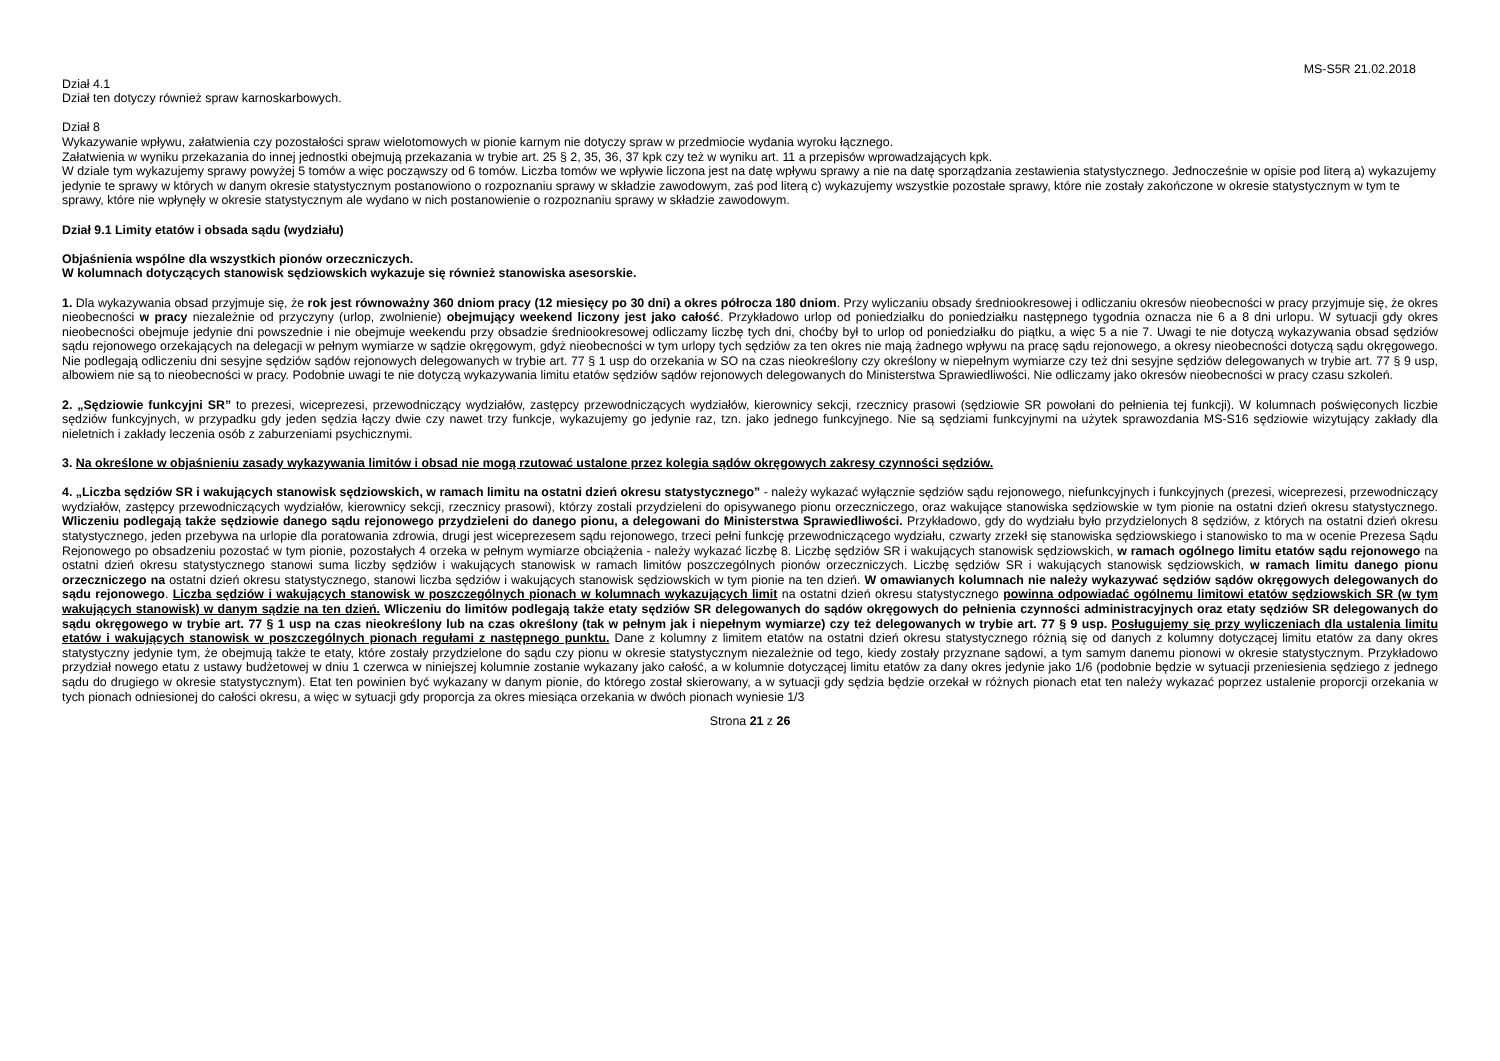MS-S5R 21.02.2018
Dział 4.1
Dział ten dotyczy również spraw karnoskarbowych.
Dział 8
Wykazywanie wpływu, załatwienia czy pozostałości spraw wielotomowych w pionie karnym nie dotyczy spraw w przedmiocie wydania wyroku łącznego.
Załatwienia w wyniku przekazania do innej jednostki obejmują przekazania w trybie art. 25 § 2, 35, 36, 37 kpk czy też w wyniku art. 11 a przepisów wprowadzających kpk.
W dziale tym wykazujemy sprawy powyżej 5 tomów a więc począwszy od 6 tomów. Liczba tomów we wpływie liczona jest na datę wpływu sprawy a nie na datę sporządzania zestawienia statystycznego. Jednocześnie w opisie pod literą a) wykazujemy jedynie te sprawy w których w danym okresie statystycznym postanowiono o rozpoznaniu sprawy w składzie zawodowym, zaś pod literą c) wykazujemy wszystkie pozostałe sprawy, które nie zostały zakończone w okresie statystycznym w tym te sprawy, które nie wpłynęły w okresie statystycznym ale wydano w nich postanowienie o rozpoznaniu sprawy w składzie zawodowym.
Dział 9.1 Limity etatów i obsada sądu (wydziału)
Objaśnienia wspólne dla wszystkich pionów orzeczniczych.
W kolumnach dotyczących stanowisk sędziowskich wykazuje się również stanowiska asesorskie.
1. Dla wykazywania obsad przyjmuje się, że rok jest równoważny 360 dniom pracy (12 miesięcy po 30 dni) a okres półrocza 180 dniom. Przy wyliczaniu obsady średniookresowej i odliczaniu okresów nieobecności w pracy przyjmuje się, że okres nieobecności w pracy niezależnie od przyczyny (urlop, zwolnienie) obejmujący weekend liczony jest jako całość. Przykładowo urlop od poniedziałku do poniedziałku następnego tygodnia oznacza nie 6 a 8 dni urlopu. W sytuacji gdy okres nieobecności obejmuje jedynie dni powszednie i nie obejmuje weekendu przy obsadzie średniookresowej odliczamy liczbę tych dni, choćby był to urlop od poniedziałku do piątku, a więc 5 a nie 7. Uwagi te nie dotyczą wykazywania obsad sędziów sądu rejonowego orzekających na delegacji w pełnym wymiarze w sądzie okręgowym, gdyż nieobecności w tym urlopy tych sędziów za ten okres nie mają żadnego wpływu na pracę sądu rejonowego, a okresy nieobecności dotyczą sądu okręgowego. Nie podlegają odliczeniu dni sesyjne sędziów sądów rejonowych delegowanych w trybie art. 77 § 1 usp do orzekania w SO na czas nieokreślony czy określony w niepełnym wymiarze czy też dni sesyjne sędziów delegowanych w trybie art. 77 § 9 usp, albowiem nie są to nieobecności w pracy. Podobnie uwagi te nie dotyczą wykazywania limitu etatów sędziów sądów rejonowych delegowanych do Ministerstwa Sprawiedliwości. Nie odliczamy jako okresów nieobecności w pracy czasu szkoleń.
2. „Sędziowie funkcyjni SR” to prezesi, wiceprezesi, przewodniczący wydziałów, zastępcy przewodniczących wydziałów, kierownicy sekcji, rzecznicy prasowi (sędziowie SR powołani do pełnienia tej funkcji). W kolumnach poświęconych liczbie sędziów funkcyjnych, w przypadku gdy jeden sędzia łączy dwie czy nawet trzy funkcje, wykazujemy go jedynie raz, tzn. jako jednego funkcyjnego. Nie są sędziami funkcyjnymi na użytek sprawozdania MS-S16 sędziowie wizytujący zakłady dla nieletnich i zakłady leczenia osób z zaburzeniami psychicznymi.
3. Na określone w objaśnieniu zasady wykazywania limitów i obsad nie mogą rzutować ustalone przez kolegia sądów okręgowych zakresy czynności sędziów.
4. „Liczba sędziów SR i wakujących stanowisk sędziowskich, w ramach limitu na ostatni dzień okresu statystycznego” - należy wykazać wyłącznie sędziów sądu rejonowego, niefunkcyjnych i funkcyjnych (prezesi, wiceprezesi, przewodniczący wydziałów, zastępcy przewodniczących wydziałów, kierownicy sekcji, rzecznicy prasowi), którzy zostali przydzieleni do opisywanego pionu orzeczniczego, oraz wakujące stanowiska sędziowskie w tym pionie na ostatni dzień okresu statystycznego. Wliczeniu podlegają także sędziowie danego sądu rejonowego przydzieleni do danego pionu, a delegowani do Ministerstwa Sprawiedliwości. Przykładowo, gdy do wydziału było przydzielonych 8 sędziów, z których na ostatni dzień okresu statystycznego, jeden przebywa na urlopie dla poratowania zdrowia, drugi jest wiceprezesem sądu rejonowego, trzeci pełni funkcję przewodniczącego wydziału, czwarty zrzekł się stanowiska sędziowskiego i stanowisko to ma w ocenie Prezesa Sądu Rejonowego po obsadzeniu pozostać w tym pionie, pozostałych 4 orzeka w pełnym wymiarze obciążenia - należy wykazać liczbę 8. Liczbę sędziów SR i wakujących stanowisk sędziowskich, w ramach ogólnego limitu etatów sądu rejonowego na ostatni dzień okresu statystycznego stanowi suma liczby sędziów i wakujących stanowisk w ramach limitów poszczególnych pionów orzeczniczych. Liczbę sędziów SR i wakujących stanowisk sędziowskich, w ramach limitu danego pionu orzeczniczego na ostatni dzień okresu statystycznego, stanowi liczba sędziów i wakujących stanowisk sędziowskich w tym pionie na ten dzień. W omawianych kolumnach nie należy wykazywać sędziów sądów okręgowych delegowanych do sądu rejonowego. Liczba sędziów i wakujących stanowisk w poszczególnych pionach w kolumnach wykazujących limit na ostatni dzień okresu statystycznego powinna odpowiadać ogólnemu limitowi etatów sędziowskich SR (w tym wakujących stanowisk) w danym sądzie na ten dzień. Wliczeniu do limitów podlegają także etaty sędziów SR delegowanych do sądów okręgowych do pełnienia czynności administracyjnych oraz etaty sędziów SR delegowanych do sądu okręgowego w trybie art. 77 § 1 usp na czas nieokreślony lub na czas określony (tak w pełnym jak i niepełnym wymiarze) czy też delegowanych w trybie art. 77 § 9 usp. Posługujemy się przy wyliczeniach dla ustalenia limitu etatów i wakujących stanowisk w poszczególnych pionach regułami z następnego punktu. Dane z kolumny z limitem etatów na ostatni dzień okresu statystycznego różnią się od danych z kolumny dotyczącej limitu etatów za dany okres statystyczny jedynie tym, że obejmują także te etaty, które zostały przydzielone do sądu czy pionu w okresie statystycznym niezależnie od tego, kiedy zostały przyznane sądowi, a tym samym danemu pionowi w okresie statystycznym. Przykładowo przydział nowego etatu z ustawy budżetowej w dniu 1 czerwca w niniejszej kolumnie zostanie wykazany jako całość, a w kolumnie dotyczącej limitu etatów za dany okres jedynie jako 1/6 (podobnie będzie w sytuacji przeniesienia sędziego z jednego sądu do drugiego w okresie statystycznym). Etat ten powinien być wykazany w danym pionie, do którego został skierowany, a w sytuacji gdy sędzia będzie orzekał w różnych pionach etat ten należy wykazać poprzez ustalenie proporcji orzekania w tych pionach odniesionej do całości okresu, a więc w sytuacji gdy proporcja za okres miesiąca orzekania w dwóch pionach wyniesie 1/3
Strona 21 z 26